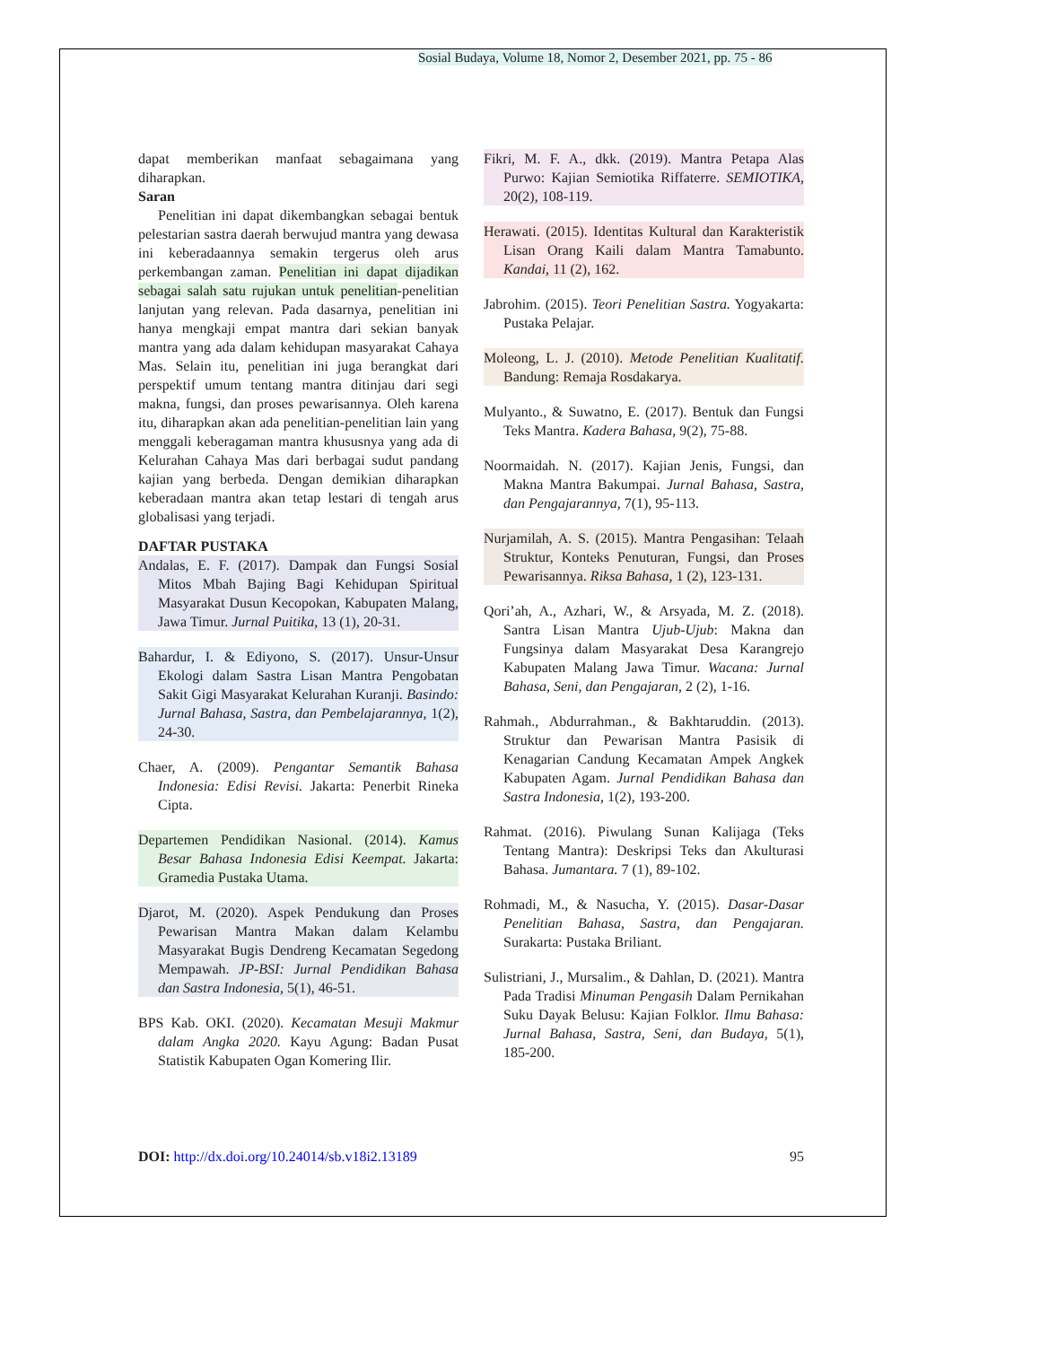Sosial Budaya, Volume 18, Nomor 2, Desember 2021, pp. 75 - 86
dapat memberikan manfaat sebagaimana yang diharapkan.
Saran
Penelitian ini dapat dikembangkan sebagai bentuk pelestarian sastra daerah berwujud mantra yang dewasa ini keberadaannya semakin tergerus oleh arus perkembangan zaman. Penelitian ini dapat dijadikan sebagai salah satu rujukan untuk penelitian-penelitian lanjutan yang relevan. Pada dasarnya, penelitian ini hanya mengkaji empat mantra dari sekian banyak mantra yang ada dalam kehidupan masyarakat Cahaya Mas. Selain itu, penelitian ini juga berangkat dari perspektif umum tentang mantra ditinjau dari segi makna, fungsi, dan proses pewarisannya. Oleh karena itu, diharapkan akan ada penelitian-penelitian lain yang menggali keberagaman mantra khususnya yang ada di Kelurahan Cahaya Mas dari berbagai sudut pandang kajian yang berbeda. Dengan demikian diharapkan keberadaan mantra akan tetap lestari di tengah arus globalisasi yang terjadi.
DAFTAR PUSTAKA
Andalas, E. F. (2017). Dampak dan Fungsi Sosial Mitos Mbah Bajing Bagi Kehidupan Spiritual Masyarakat Dusun Kecopokan, Kabupaten Malang, Jawa Timur. Jurnal Puitika, 13 (1), 20-31.
Bahardur, I. & Ediyono, S. (2017). Unsur-Unsur Ekologi dalam Sastra Lisan Mantra Pengobatan Sakit Gigi Masyarakat Kelurahan Kuranji. Basindo: Jurnal Bahasa, Sastra, dan Pembelajarannya, 1(2), 24-30.
Chaer, A. (2009). Pengantar Semantik Bahasa Indonesia: Edisi Revisi. Jakarta: Penerbit Rineka Cipta.
Departemen Pendidikan Nasional. (2014). Kamus Besar Bahasa Indonesia Edisi Keempat. Jakarta: Gramedia Pustaka Utama.
Djarot, M. (2020). Aspek Pendukung dan Proses Pewarisan Mantra Makan dalam Kelambu Masyarakat Bugis Dendreng Kecamatan Segedong Mempawah. JP-BSI: Jurnal Pendidikan Bahasa dan Sastra Indonesia, 5(1), 46-51.
BPS Kab. OKI. (2020). Kecamatan Mesuji Makmur dalam Angka 2020. Kayu Agung: Badan Pusat Statistik Kabupaten Ogan Komering Ilir.
Fikri, M. F. A., dkk. (2019). Mantra Petapa Alas Purwo: Kajian Semiotika Riffaterre. SEMIOTIKA, 20(2), 108-119.
Herawati. (2015). Identitas Kultural dan Karakteristik Lisan Orang Kaili dalam Mantra Tamabunto. Kandai, 11 (2), 162.
Jabrohim. (2015). Teori Penelitian Sastra. Yogyakarta: Pustaka Pelajar.
Moleong, L. J. (2010). Metode Penelitian Kualitatif. Bandung: Remaja Rosdakarya.
Mulyanto., & Suwatno, E. (2017). Bentuk dan Fungsi Teks Mantra. Kadera Bahasa, 9(2), 75-88.
Noormaidah. N. (2017). Kajian Jenis, Fungsi, dan Makna Mantra Bakumpai. Jurnal Bahasa, Sastra, dan Pengajarannya, 7(1), 95-113.
Nurjamilah, A. S. (2015). Mantra Pengasihan: Telaah Struktur, Konteks Penuturan, Fungsi, dan Proses Pewarisannya. Riksa Bahasa, 1 (2), 123-131.
Qori’ah, A., Azhari, W., & Arsyada, M. Z. (2018). Santra Lisan Mantra Ujub-Ujub: Makna dan Fungsinya dalam Masyarakat Desa Karangrejo Kabupaten Malang Jawa Timur. Wacana: Jurnal Bahasa, Seni, dan Pengajaran, 2 (2), 1-16.
Rahmah., Abdurrahman., & Bakhtaruddin. (2013). Struktur dan Pewarisan Mantra Pasisik di Kenagarian Candung Kecamatan Ampek Angkek Kabupaten Agam. Jurnal Pendidikan Bahasa dan Sastra Indonesia, 1(2), 193-200.
Rahmat. (2016). Piwulang Sunan Kalijaga (Teks Tentang Mantra): Deskripsi Teks dan Akulturasi Bahasa. Jumantara. 7 (1), 89-102.
Rohmadi, M., & Nasucha, Y. (2015). Dasar-Dasar Penelitian Bahasa, Sastra, dan Pengajaran. Surakarta: Pustaka Briliant.
Sulistriani, J., Mursalim., & Dahlan, D. (2021). Mantra Pada Tradisi Minuman Pengasih Dalam Pernikahan Suku Dayak Belusu: Kajian Folklor. Ilmu Bahasa: Jurnal Bahasa, Sastra, Seni, dan Budaya, 5(1), 185-200.
DOI: http://dx.doi.org/10.24014/sb.v18i2.13189 95